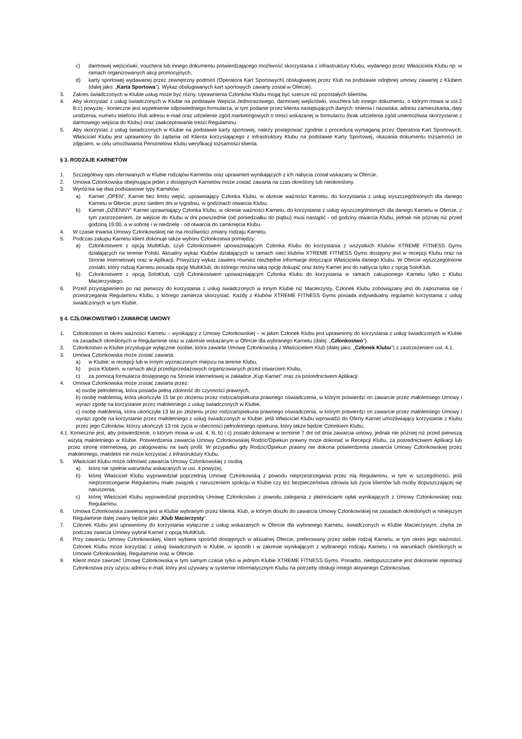c) darmowej wejściówki, vouchera lub innego dokumentu potwierdzającego możliwość skorzystania z infrastruktury Klubu, wydanego przez Właściciela Klubu np. w ramach organizowanych akcji promocyjnych,
d) karty sportowej wydawanej przez zewnętrzny podmiot (Operatora Kart Sportowych) obsługiwanej przez Klub na podstawie odrębnej umowy zawartej z Klubem (dalej jako: „Karta Sportowa”). Wykaz obsługiwanych kart sportowych zawarty został w Ofercie).
3. Zakres świadczonych w Klubie usług może być różny. Uprawnienia Członków Klubu mogą być szersze niż pozostałych klientów.
4. Aby skorzystać z usług świadczonych w Klubie na podstawie Wejścia Jednorazowego, darmowej wejściówki, vouchera lub innego dokumentu, o którym mowa w ust.2 lit.c) powyżej - konieczne jest wypełnienie odpowiedniego formularza, w tym podanie przez klienta następujących danych: imienia i nazwiska, adresu zamieszkania, daty urodzenia, numeru telefonu i/lub adresu e-mail oraz udzielenie zgód marketingowych o treści wskazanej w formularzu (brak udzielenia zgód uniemożliwia skorzystanie z darmowego wejścia do Klubu) oraz zaakceptowanie treści Regulaminu.
5. Aby skorzystać z usług świadczonych w Klubie na podstawie karty sportowej, należy postępować zgodnie z procedurą wymaganą przez Operatora Kart Sportowych. Właściciel Klubu jest uprawniony do żądania od Klienta korzystającego z infrastruktury Klubu na podstawie Karty Sportowej, okazania dokumentu tożsamości ze zdjęciem, w celu umożliwiania Personelowi Klubu weryfikacji tożsamości klienta.
§ 3. RODZAJE KARNETÓW
1. Szczegółowy opis oferowanych w Klubie rodzajów Karnetów oraz uprawnień wynikających z ich nabycia został wskazany w Ofercie.
2. Umowa Członkowska obejmująca jeden z dostępnych Karnetów może zostać zawarta na czas określony lub nieokreślony.
3. Wyróżnia się dwa podstawowe typy Karnetów:
a) Karnet „OPEN”, Karnet bez limitu wejść, uprawniający Członka Klubu, w okresie ważności Karnetu, do korzystania z usług wyszczególnionych dla danego Karnetu w Ofercie, przez siedem dni w tygodniu, w godzinach otwarcia Klubu,
b) Karnet „DZIENNY” Karnet uprawniający Członka Klubu, w okresie ważności Karnetu, do korzystania z usług wyszczególnionych dla danego Karnetu w Ofercie, z tym zastrzeżeniem, że wejście do Klubu w dni powszednie (od poniedziałku do piątku) musi nastąpić - od godziny otwarcia Klubu, jednak nie później niż przed godziną 15:00, a w sobotę i w niedzielę - od otwarcia do zamknięcia Klubu.
4. W czasie trwania Umowy Członkowskiej nie ma możliwości zmiany rodzaju Karnetu.
5. Podczas zakupu Karnetu klient dokonuje także wyboru Członkostwa pomiędzy:
a) Członkostwem z opcją MultiKlub, czyli Członkostwem upoważniającym Członka Klubu do korzystania z wszystkich Klubów XTREME FITNESS Gyms działających na terenie Polski. Aktualny wykaz Klubów działających w ramach sieci klubów XTREME FITNESS Gyms dostępny jest w recepcji Klubu oraz na Stronie Internetowej oraz w Aplikacji. Powyższy wykaz zawiera również niezbędne informacje dotyczące Właściciela danego Klubu. W Ofercie wyszczególnione zostało, który rodzaj Karnetu posiada opcję MultiKlub, do którego można taką opcję dokupić oraz który Karnet jest do nabycia tylko z opcją SoloKlub.
b) Członkostwem z opcją SoloKlub, czyli Członkostwem upoważniającym Członka Klubu do korzystania w ramach zakupionego Karnetu tylko z Klubu Macierzystego.
6. Przed przystąpieniem po raz pierwszy do korzystania z usług świadczonych w innym Klubie niż Macierzysty, Członek Klubu zobowiązany jest do zapoznania się i przestrzegania Regulaminu Klubu, z którego zamierza skorzystać. Każdy z Klubów XTREME FITNESS Gyms posiada indywidualny regulamin korzystania z usług świadczonych w tym Klubie.
§ 4. CZŁONKOWSTWO I ZAWARCIE UMOWY
1. Członkostwo to okres ważności Karnetu – wynikający z Umowy Członkowskiej – w jakim Członek Klubu jest uprawniony do korzystania z usług świadczonych w Klubie na zasadach określonych w Regulaminie oraz w zakresie wskazanym w Ofercie dla wybranego Karnetu (dalej: „Członkostwo”).
2. Członkostwo w Klubie przysługuje wyłącznie osobie, która zawarła Umowę Członkowską z Właścicielem Klub (dalej jako: „Członek Klubu”) z zastrzeżeniem ust. 4.1.
3. Umowa Członkowska może zostać zawarta:
a) w Klubie; w recepcji lub w innym wyznaczonym miejscu na terenie Klubu,
b) poza Klubem, w ramach akcji przedsprzedażowych organizowanych przed otwarciem Klubu,
c) za pomocą formularza dostępnego na Stronie Internetowej w zakładce „Kup Karnet” oraz za pośrednictwem Aplikacji.
4. Umowa Członkowska może zostać zawarta przez:
a) osobę pełnoletnią, która posiada pełną zdolność do czynności prawnych,
b) osobę małoletnią, która ukończyła 15 lat po złożeniu przez rodzica/opiekuna prawnego oświadczenia, w którym potwierdzi on zawarcie przez małoletniego Umowy i wyrazi zgodę na korzystanie przez małoletniego z usług świadczonych w Klubie,
c) osobę małoletnią, która ukończyła 13 lat po złożeniu przez rodzica/opiekuna prawnego oświadczenia, w którym potwierdzi on zawarcie przez małoletniego Umowy i wyrazi zgodę na korzystanie przez małoletniego z usług świadczonych w Klubie, jeśli Właściciel Klubu wprowadzi do Oferty Karnet umożliwiający korzystanie z Klubu przez jego Członków, którzy ukończyli 13 rok życia w obecności pełnoletniego opiekuna, który także będzie Członkiem Klubu.
4.1. Konieczne jest, aby potwierdzenie, o którym mowa w ust. 4. lit. b) i c) zostało dokonane w terminie 7 dni od dnia zawarcia umowy, jednak nie później niż przed pierwszą wizytą małoletniego w Klubie. Potwierdzenia zawarcia Umowy Członkowskiej Rodzic/Opiekun prawny może dokonać w Recepcji Klubu, za pośrednictwem Aplikacji lub przez stronę internetową, po zalogowaniu na swój profil. W przypadku gdy Rodzic/Opiekun prawny nie dokona potwierdzenia zawarcia Umowy Członkowskiej przez małoletniego, małoletni nie może korzystać z infrastruktury Klubu.
5. Właściciel Klubu może odmówić zawarcia Umowy Członkowskiej z osobą:
a) która nie spełnia warunków wskazanych w ust. 4 powyżej,
b) której Właściciel Klubu wypowiedział poprzednią Umowę Członkowską z powodu nieprzestrzegania przez nią Regulaminu, w tym w szczególności, jeśli nieprzestrzeganie Regulaminu miało związek z naruszeniem spokoju w Klubie czy też bezpieczeństwa zdrowia lub życia klientów lub osoby dopuszczającej się naruszenia,
c) której Właściciel Klubu wypowiedział poprzednią Umowę Członkostwo z powodu zalegania z płatnościami opłat wynikających z Umowy Członkowskiej oraz Regulaminu.
6. Umowa Członkowska zawierana jest w Klubie wybranym przez klienta. Klub, w którym doszło do zawarcia Umowy Członkowskiej na zasadach określonych w niniejszym Regulaminie dalej zwany będzie jako „Klub Macierzysty”.
7. Członek Klubu jest uprawniony do korzystania wyłącznie z usług wskazanych w Ofercie dla wybranego Karnetu, świadczonych w Klubie Macierzystym, chyba że podczas zwarcia Umowy wybrał Karnet z opcją MultiKlub.
8. Przy zawarciu Umowy Członkowskiej, klient wybiera spośród dostępnych w aktualnej Ofercie, preferowany przez siebie rodzaj Karnetu, w tym okres jego ważności. Członek Klubu może korzystać z usług świadczonych w Klubie, w sposób i w zakresie wynikającym z wybranego rodzaju Karnetu i na warunkach określonych w Umowie Członkowskiej, Regulaminie oraz w Ofercie.
9. Klient może zawrzeć Umowę Członkowską w tym samym czasie tylko w jednym Klubie XTREME FITNESS Gyms. Ponadto, niedopuszczalne jest dokonanie rejestracji Członkostwa przy użyciu adresu e-mail, który jest używany w systemie informatycznym Klubu na potrzeby obsługi innego aktywnego Członkostwa.